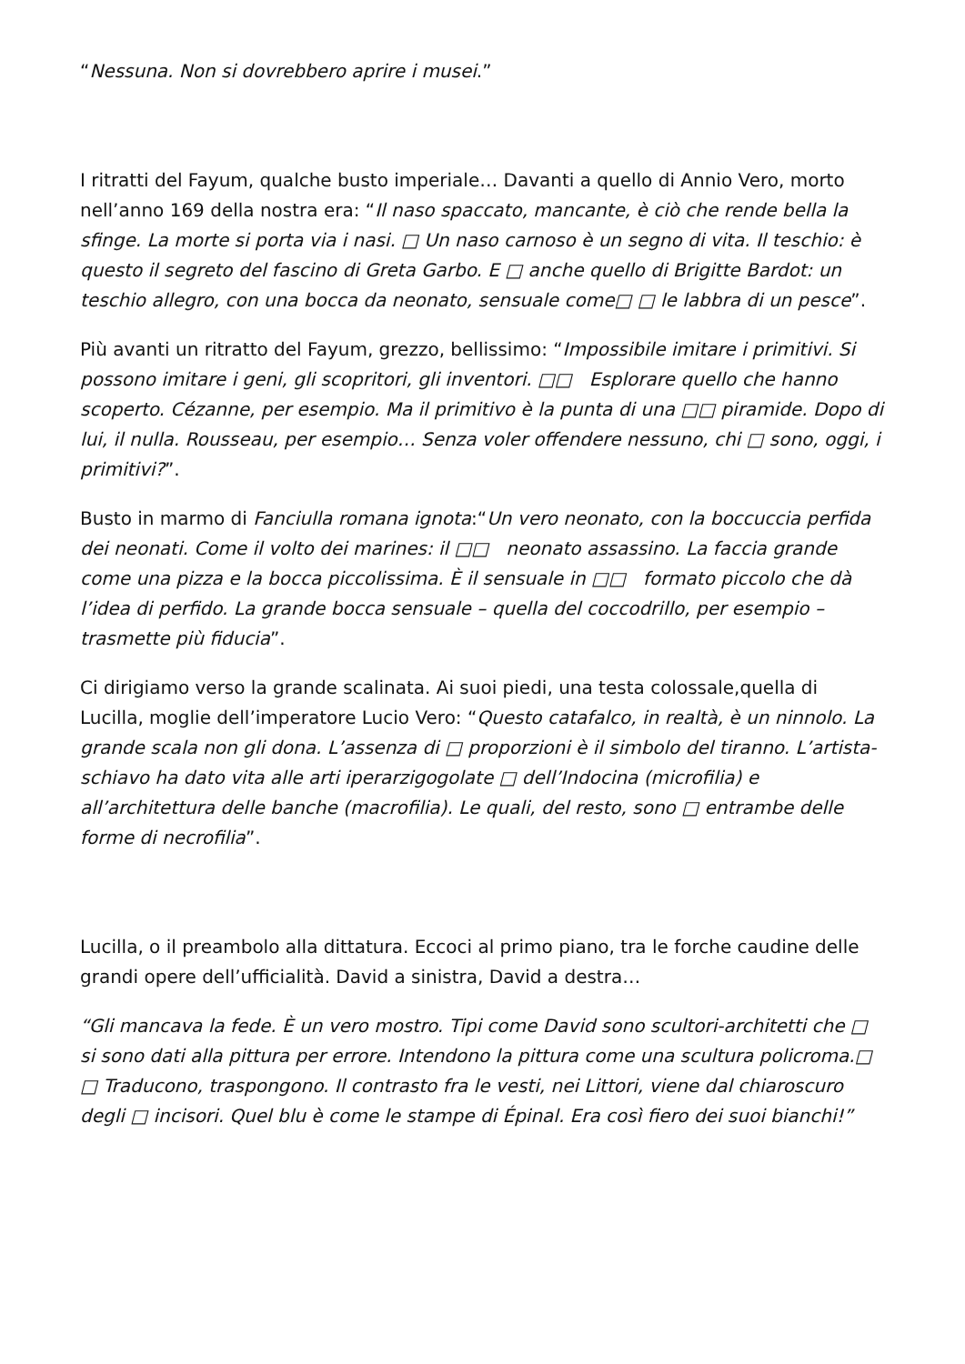“Nessuna. Non si dovrebbero aprire i musei.”
I ritratti del Fayum, qualche busto imperiale… Davanti a quello di Annio Vero, morto nell’anno 169 della nostra era: “Il naso spaccato, mancante, è ciò che rende bella la sfinge. La morte si porta via i nasi. □ Un naso carnoso è un segno di vita. Il teschio: è questo il segreto del fascino di Greta Garbo. E □ anche quello di Brigitte Bardot: un teschio allegro, con una bocca da neonato, sensuale come□ □ le labbra di un pesce”.
Più avanti un ritratto del Fayum, grezzo, bellissimo: “Impossibile imitare i primitivi. Si possono imitare i geni, gli scopritori, gli inventori. □□ Esplorare quello che hanno scoperto. Cézanne, per esempio. Ma il primitivo è la punta di una □□ piramide. Dopo di lui, il nulla. Rousseau, per esempio… Senza voler offendere nessuno, chi □ sono, oggi, i primitivi?”.
Busto in marmo di Fanciulla romana ignota:“Un vero neonato, con la boccuccia perfida dei neonati. Come il volto dei marines: il □□ neonato assassino. La faccia grande come una pizza e la bocca piccolissima. È il sensuale in □□ formato piccolo che dà l’idea di perfido. La grande bocca sensuale – quella del coccodrillo, per esempio – trasmette più fiducia”.
Ci dirigiamo verso la grande scalinata. Ai suoi piedi, una testa colossale,quella di Lucilla, moglie dell’imperatore Lucio Vero: “Questo catafalco, in realtà, è un ninnolo. La grande scala non gli dona. L’assenza di □ proporzioni è il simbolo del tiranno. L’artista-schiavo ha dato vita alle arti iperarzigogolate □ dell’Indocina (microfilia) e all’architettura delle banche (macrofilia). Le quali, del resto, sono □ entrambe delle forme di necrofilia”.
Lucilla, o il preambolo alla dittatura. Eccoci al primo piano, tra le forche caudine delle grandi opere dell’ufficialità. David a sinistra, David a destra…
“Gli mancava la fede. È un vero mostro. Tipi come David sono scultori-architetti che □ si sono dati alla pittura per errore. Intendono la pittura come una scultura policroma.□ □ Traducono, traspongono. Il contrasto fra le vesti, nei Littori, viene dal chiaroscuro degli □ incisori. Quel blu è come le stampe di Épinal. Era così fiero dei suoi bianchi!”